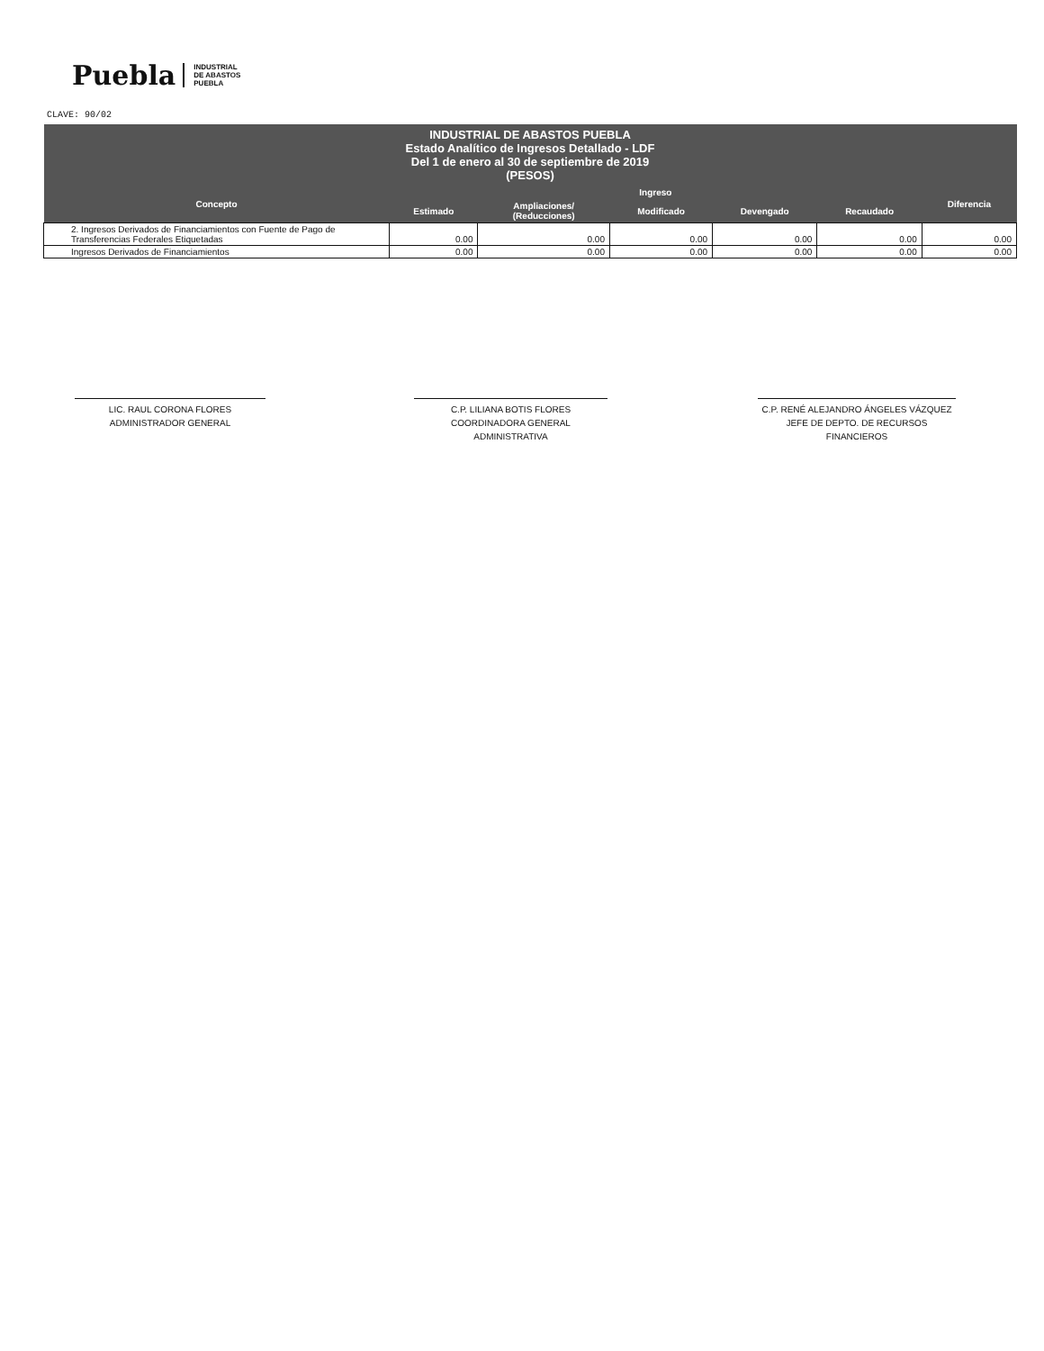Puebla INDUSTRIAL
DE ABASTOS
PUEBLA
CLAVE: 90/02
| INDUSTRIAL DE ABASTOS PUEBLA Estado Analítico de Ingresos Detallado - LDF Del 1 de enero al 30 de septiembre de 2019 (PESOS) | | | | | | |
| --- | --- | --- | --- | --- | --- | --- |
| Concepto | Ingreso | | | | | Diferencia |
| | Estimado | Ampliaciones/ (Reducciones) | Modificado | Devengado | Recaudado | |
| 2. Ingresos Derivados de Financiamientos con Fuente de Pago de Transferencias Federales Etiquetadas | 0.00 | 0.00 | 0.00 | 0.00 | 0.00 | 0.00 |
| Ingresos Derivados de Financiamientos | 0.00 | 0.00 | 0.00 | 0.00 | 0.00 | 0.00 |
LIC. RAUL CORONA FLORES
ADMINISTRADOR GENERAL
C.P. LILIANA BOTIS FLORES
COORDINADORA GENERAL ADMINISTRATIVA
C.P. RENÉ ALEJANDRO ÁNGELES VÁZQUEZ
JEFE DE DEPTO. DE RECURSOS FINANCIEROS